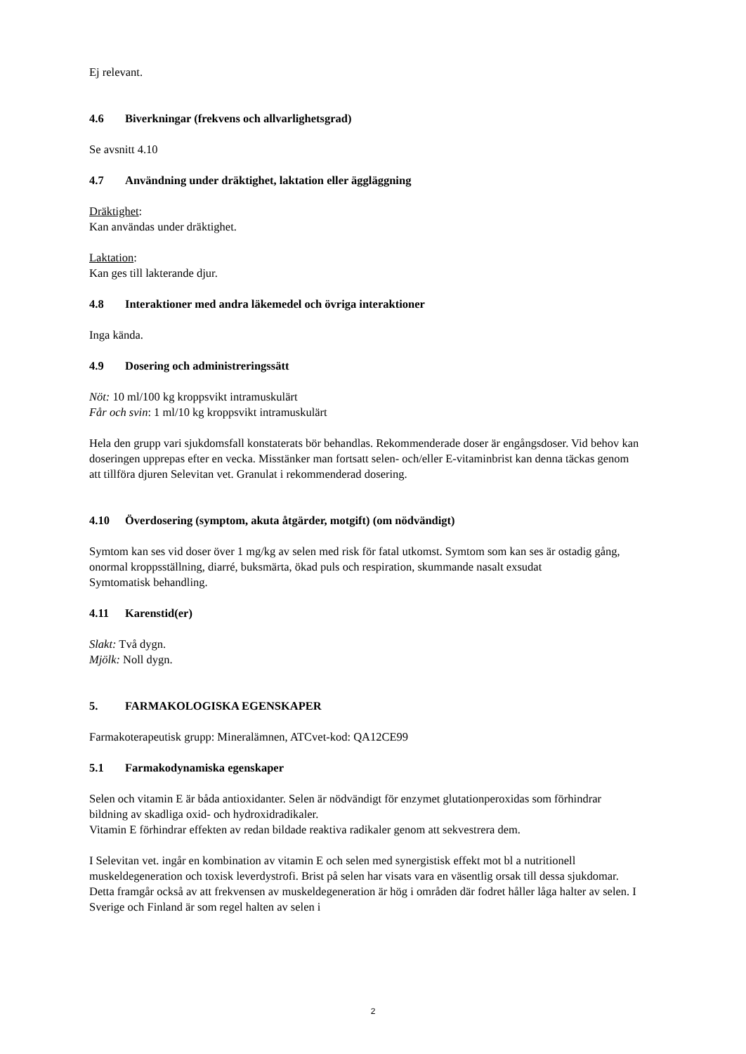Ej relevant.
4.6 Biverkningar (frekvens och allvarlighetsgrad)
Se avsnitt 4.10
4.7 Användning under dräktighet, laktation eller äggläggning
Dräktighet:
Kan användas under dräktighet.
Laktation:
Kan ges till lakterande djur.
4.8 Interaktioner med andra läkemedel och övriga interaktioner
Inga kända.
4.9 Dosering och administreringssätt
Nöt: 10 ml/100 kg kroppsvikt intramuskulärt
Får och svin: 1 ml/10 kg kroppsvikt intramuskulärt
Hela den grupp vari sjukdomsfall konstaterats bör behandlas. Rekommenderade doser är engångsdoser. Vid behov kan doseringen upprepas efter en vecka. Misstänker man fortsatt selen- och/eller E-vitaminbrist kan denna täckas genom att tillföra djuren Selevitan vet. Granulat i rekommenderad dosering.
4.10 Överdosering (symptom, akuta åtgärder, motgift) (om nödvändigt)
Symtom kan ses vid doser över 1 mg/kg av selen med risk för fatal utkomst. Symtom som kan ses är ostadig gång, onormal kroppsställning, diarré, buksmärta, ökad puls och respiration, skummande nasalt exsudat
Symtomatisk behandling.
4.11 Karenstid(er)
Slakt: Två dygn.
Mjölk: Noll dygn.
5. FARMAKOLOGISKA EGENSKAPER
Farmakoterapeutisk grupp: Mineralämnen, ATCvet-kod: QA12CE99
5.1 Farmakodynamiska egenskaper
Selen och vitamin E är båda antioxidanter. Selen är nödvändigt för enzymet glutationperoxidas som förhindrar bildning av skadliga oxid- och hydroxidradikaler.
Vitamin E förhindrar effekten av redan bildade reaktiva radikaler genom att sekvestrera dem.
I Selevitan vet. ingår en kombination av vitamin E och selen med synergistisk effekt mot bl a nutritionell muskeldegeneration och toxisk leverdystrofi. Brist på selen har visats vara en väsentlig orsak till dessa sjukdomar. Detta framgår också av att frekvensen av muskeldegeneration är hög i områden där fodret håller låga halter av selen. I Sverige och Finland är som regel halten av selen i
2